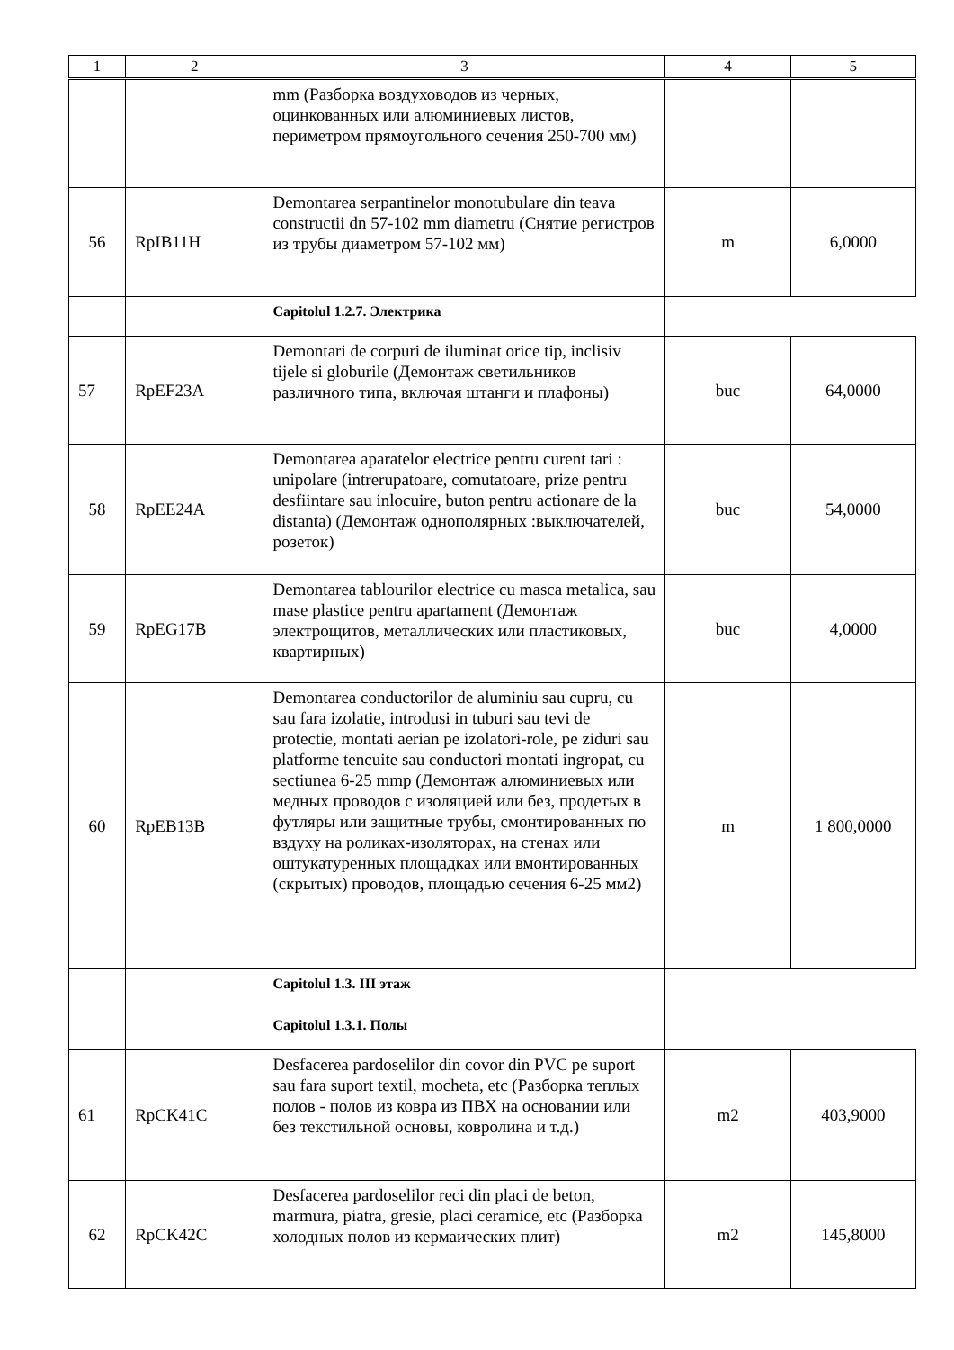| 1 | 2 | 3 | 4 | 5 |
| --- | --- | --- | --- | --- |
| | | mm (Разборка воздуховодов из черных, оцинкованных или алюминиевых листов, периметром прямоугольного сечения 250-700 мм) | | |
| 56 | RpIB11H | Demontarea serpantinelor monotubulare din teava constructii dn 57-102 mm diametru (Снятие регистров из трубы диаметром 57-102 мм) | m | 6,0000 |
| | | Capitolul 1.2.7. Электрика | | |
| 57 | RpEF23A | Demontari de corpuri de iluminat orice tip, inclisiv tijele si globurile (Демонтаж светильников различного типа, включая штанги и плафоны) | buc | 64,0000 |
| 58 | RpEE24A | Demontarea aparatelor electrice pentru curent tari : unipolare (intrerupatoare, comutatoare, prize pentru desfiintare sau inlocuire, buton pentru actionare de la distanta) (Демонтаж однополярных :выключателей, розеток) | buc | 54,0000 |
| 59 | RpEG17B | Demontarea tablourilor electrice cu masca metalica, sau mase plastice pentru apartament (Демонтаж электрощитов, металлических или пластиковых, квартирных) | buc | 4,0000 |
| 60 | RpEB13B | Demontarea conductorilor de aluminiu sau cupru, cu sau fara izolatie, introdusi in tuburi sau tevi de protectie, montati aerian pe izolatori-role, pe ziduri sau platforme tencuite sau conductori montati ingropat, cu sectiunea 6-25 mmp (Демонтаж алюминиевых или медных проводов с изоляцией или без, продетых в футляры или защитные трубы, смонтированных по вздуху на роликах-изоляторах, на стенах или оштукатуренных площадках или вмонтированных (скрытых) проводов, площадью сечения 6-25 мм2) | m | 1 800,0000 |
| | | Capitolul 1.3. III этаж Capitolul 1.3.1. Полы | | |
| 61 | RpCK41C | Desfacerea pardoselilor din covor din PVC pe suport sau fara suport textil, mocheta, etc (Разборка теплых полов - полов из ковра из ПВХ на основании или без текстильной основы, ковролина и т.д.) | m2 | 403,9000 |
| 62 | RpCK42C | Desfacerea pardoselilor reci din placi de beton, marmura, piatra, gresie, placi ceramice, etc (Разборка холодных полов из кермаических плит) | m2 | 145,8000 |